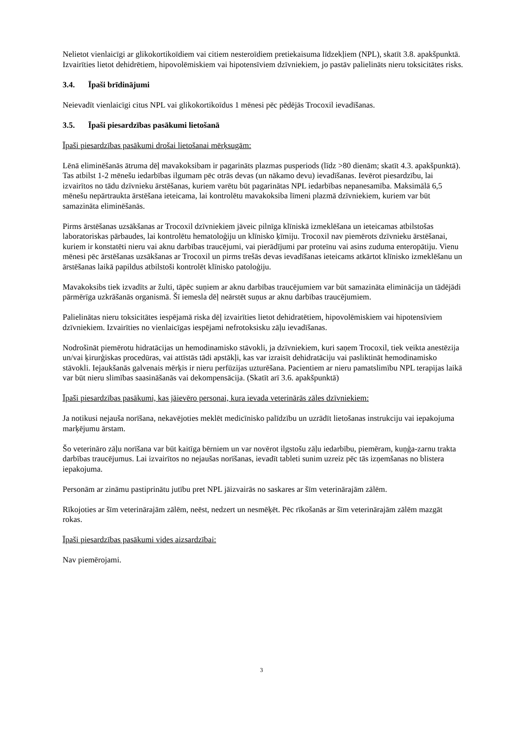Nelietot vienlaicīgi ar glikokortikoīdiem vai citiem nesteroīdiem pretiekaisuma līdzekļiem (NPL), skatīt 3.8. apakšpunktā.
Izvairīties lietot dehidrētiem, hipovolēmiskiem vai hipotensīviem dzīvniekiem, jo pastāv palielināts nieru toksicitātes risks.
3.4. Īpaši brīdinājumi
Neievadīt vienlaicīgi citus NPL vai glikokortikoīdus 1 mēnesi pēc pēdējās Trocoxil ievadīšanas.
3.5. Īpaši piesardzības pasākumi lietošanā
Īpaši piesardzības pasākumi drošai lietošanai mērķsugām:
Lēnā eliminēšanās ātruma dēļ mavakoksibam ir pagarināts plazmas pusperiods (līdz >80 dienām; skatīt 4.3. apakšpunktā). Tas atbilst 1-2 mēnešu iedarbības ilgumam pēc otrās devas (un nākamo devu) ievadīšanas. Ievērot piesardzību, lai izvairītos no tādu dzīvnieku ārstēšanas, kuriem varētu būt pagarinātas NPL iedarbības nepanesamība. Maksimālā 6,5 mēnešu nepārtraukta ārstēšana ieteicama, lai kontrolētu mavakoksiba līmeni plazmā dzīvniekiem, kuriem var būt samazināta eliminēšanās.
Pirms ārstēšanas uzsākšanas ar Trocoxil dzīvniekiem jāveic pilnīga klīniskā izmeklēšana un ieteicamas atbilstošas laboratoriskas pārbaudes, lai kontrolētu hematoloģiju un klīnisko ķīmiju. Trocoxil nav piemērots dzīvnieku ārstēšanai, kuriem ir konstatēti nieru vai aknu darbības traucējumi, vai pierādījumi par proteīnu vai asins zuduma enteropātiju. Vienu mēnesi pēc ārstēšanas uzsākšanas ar Trocoxil un pirms trešās devas ievadīšanas ieteicams atkārtot klīnisko izmeklēšanu un ārstēšanas laikā papildus atbilstoši kontrolēt klīnisko patoloģiju.
Mavakoksibs tiek izvadīts ar žulti, tāpēc suņiem ar aknu darbības traucējumiem var būt samazināta eliminācija un tādējādi pārmērīga uzkrāšanās organismā. Šī iemesla dēļ neārstēt suņus ar aknu darbības traucējumiem.
Palielinātas nieru toksicitātes iespējamā riska dēļ izvairīties lietot dehidratētiem, hipovolēmiskiem vai hipotensīviem dzīvniekiem. Izvairīties no vienlaicīgas iespējami nefrotoksisku zāļu ievadīšanas.
Nodrošināt piemērotu hidratācijas un hemodinamisko stāvokli, ja dzīvniekiem, kuri saņem Trocoxil, tiek veikta anestēzija un/vai ķirurģiskas procedūras, vai attīstās tādi apstākļi, kas var izraisīt dehidratāciju vai pasliktināt hemodinamisko stāvokli. Iejaukšanās galvenais mērķis ir nieru perfūzijas uzturēšana. Pacientiem ar nieru pamatslimību NPL terapijas laikā var būt nieru slimības saasināšanās vai dekompensācija. (Skatīt arī 3.6. apakšpunktā)
Īpaši piesardzības pasākumi, kas jāievēro personai, kura ievada veterinārās zāles dzīvniekiem:
Ja notikusi nejauša norīšana, nekavējoties meklēt medicīnisko palīdzību un uzrādīt lietošanas instrukciju vai iepakojuma marķējumu ārstam.
Šo veterināro zāļu norīšana var būt kaitīga bērniem un var novērot ilgstošu zāļu iedarbību, piemēram, kuņģa-zarnu trakta darbības traucējumus. Lai izvairītos no nejaušas norīšanas, ievadīt tableti sunim uzreiz pēc tās izņemšanas no blistera iepakojuma.
Personām ar zināmu pastiprinātu jutību pret NPL jāizvairās no saskares ar šīm veterinārajām zālēm.
Rīkojoties ar šīm veterinārajām zālēm, neēst, nedzert un nesmēķēt. Pēc rīkošanās ar šīm veterinārajām zālēm mazgāt rokas.
Īpaši piesardzības pasākumi vides aizsardzībai:
Nav piemērojami.
3